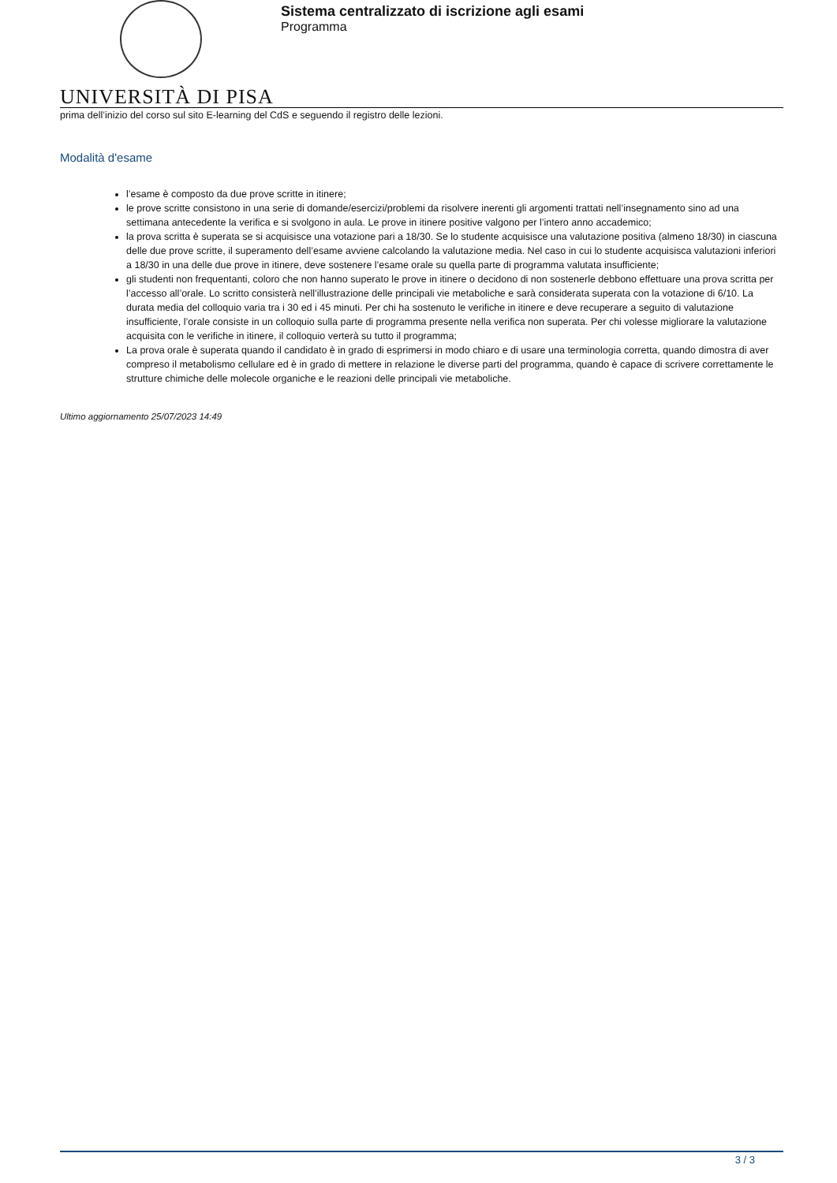Sistema centralizzato di iscrizione agli esami
Programma
UNIVERSITÀ DI PISA
prima dell’inizio del corso sul sito E-learning del CdS e seguendo il registro delle lezioni.
Modalità d'esame
l’esame è composto da due prove scritte in itinere;
le prove scritte consistono in una serie di domande/esercizi/problemi da risolvere inerenti gli argomenti trattati nell’insegnamento sino ad una settimana antecedente la verifica e si svolgono in aula. Le prove in itinere positive valgono per l’intero anno accademico;
la prova scritta è superata se si acquisisce una votazione pari a 18/30. Se lo studente acquisisce una valutazione positiva (almeno 18/30) in ciascuna delle due prove scritte, il superamento dell’esame avviene calcolando la valutazione media. Nel caso in cui lo studente acquisisca valutazioni inferiori a 18/30 in una delle due prove in itinere, deve sostenere l’esame orale su quella parte di programma valutata insufficiente;
gli studenti non frequentanti, coloro che non hanno superato le prove in itinere o decidono di non sostenerle debbono effettuare una prova scritta per l’accesso all’orale. Lo scritto consisterà nell’illustrazione delle principali vie metaboliche e sarà considerata superata con la votazione di 6/10. La durata media del colloquio varia tra i 30 ed i 45 minuti. Per chi ha sostenuto le verifiche in itinere e deve recuperare a seguito di valutazione insufficiente, l’orale consiste in un colloquio sulla parte di programma presente nella verifica non superata. Per chi volesse migliorare la valutazione acquisita con le verifiche in itinere, il colloquio verterà su tutto il programma;
La prova orale è superata quando il candidato è in grado di esprimersi in modo chiaro e di usare una terminologia corretta, quando dimostra di aver compreso il metabolismo cellulare ed è in grado di mettere in relazione le diverse parti del programma, quando è capace di scrivere correttamente le strutture chimiche delle molecole organiche e le reazioni delle principali vie metaboliche.
Ultimo aggiornamento 25/07/2023 14:49
3 / 3